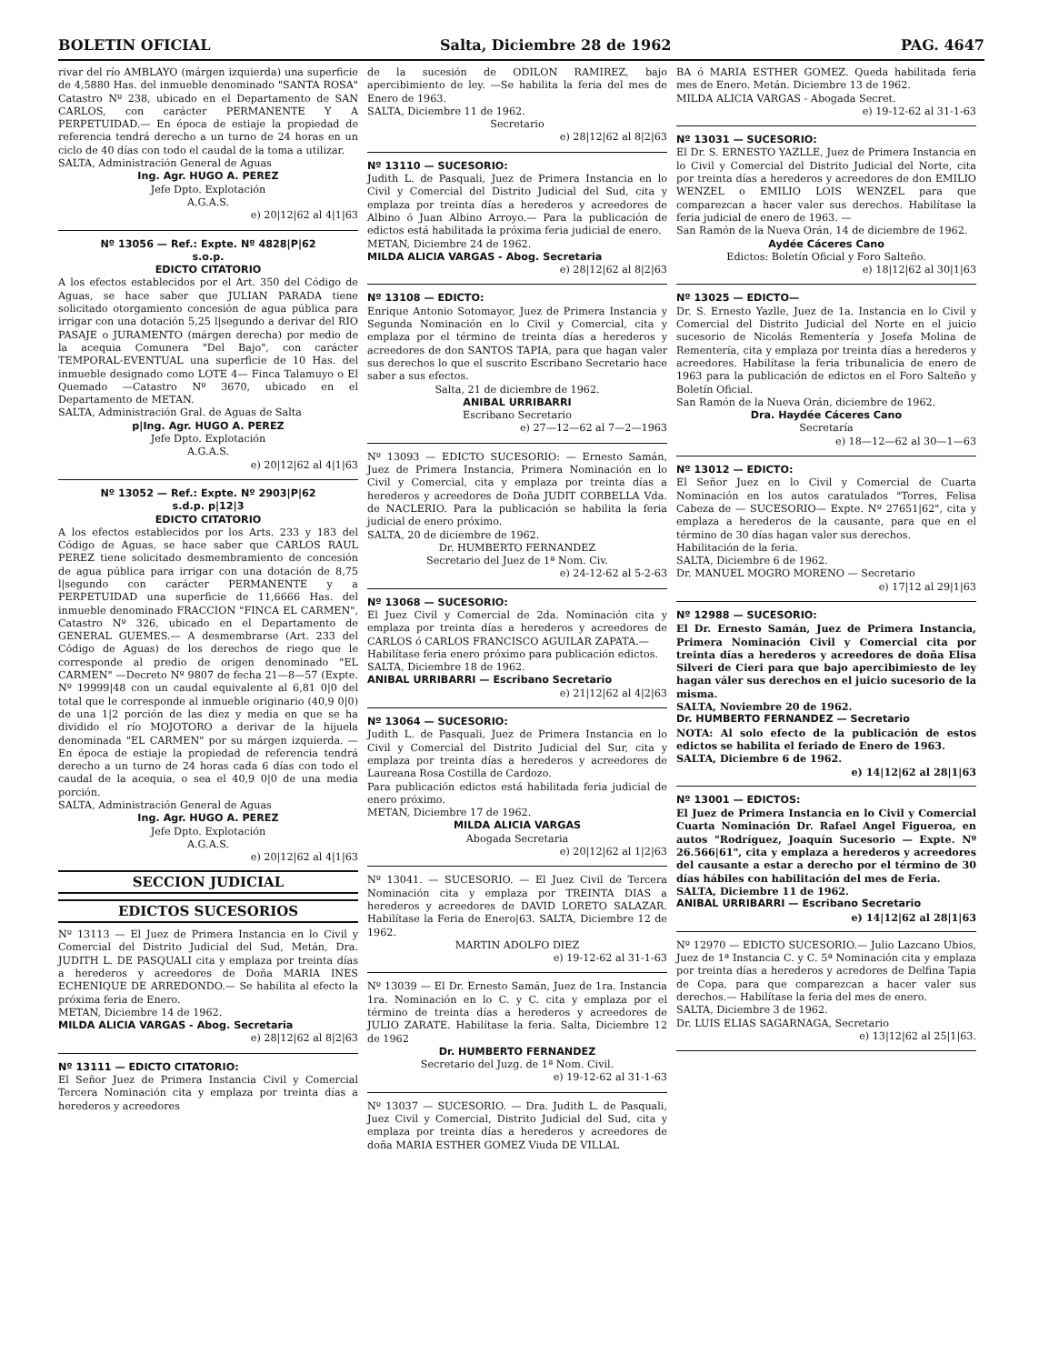BOLETIN OFICIAL Salta, Diciembre 28 de 1962 PAG. 4647
rivar del río AMBLAYO (márgen izquierda) una superficie de 4,5880 Has. del inmueble denominado "SANTA ROSA" Catastro Nº 238, ubicado en el Departamento de SAN CARLOS, con carácter PERMANENTE Y A PERPETUIDAD.— En época de estiaje la propiedad de referencia tendrá derecho a un turno de 24 horas en un ciclo de 40 días con todo el caudal de la toma a utilizar.
SALTA, Administración General de Aguas
Ing. Agr. HUGO A. PEREZ
Jefe Dpto. Explotación
A.G.A.S.
e) 20|12|62 al 4|1|63
Nº 13056 — Ref.: Expte. Nº 4828|P|62
s.o.p.
EDICTO CITATORIO
A los efectos establecidos por el Art. 350 del Código de Aguas, se hace saber que JULIAN PARADA tiene solicitado otorgamiento concesión de agua pública para irrigar con una dotación 5,25 l|segundo a derivar del RIO PASAJE o JURAMENTO (márgen derecha) por medio de la acequia Comunera "Del Bajo", con carácter TEMPORAL-EVENTUAL una superficie de 10 Has. del inmueble designado como LOTE 4— Finca Talamuyo o El Quemado —Catastro Nº 3670, ubicado en el Departamento de METAN.
SALTA, Administración Gral. de Aguas de Salta
p|Ing. Agr. HUGO A. PEREZ
Jefe Dpto. Explotación
A.G.A.S.
e) 20|12|62 al 4|1|63
Nº 13052 — Ref.: Expte. Nº 2903|P|62
s.d.p. p|12|3
EDICTO CITATORIO
A los efectos establecidos por los Arts. 233 y 183 del Código de Aguas, se hace saber que CARLOS RAUL PEREZ tiene solicitado desmembramiento de concesión de agua pública para irrigar con una dotación de 8,75 l|segundo con carácter PERMANENTE y a PERPETUIDAD una superficie de 11,6666 Has. del inmueble denominado FRACCION "FINCA EL CARMEN", Catastro Nº 326, ubicado en el Departamento de GENERAL GUEMES.— A desmembrarse (Art. 233 del Código de Aguas) de los derechos de riego que le corresponde al predio de origen denominado "EL CARMEN" —Decreto Nº 9807 de fecha 21—8—57 (Expte. Nº 19999|48 con un caudal equivalente al 6,81 0|0 del total que le corresponde al inmueble originario (40,9 0|0) de una 1|2 porción de las diez y media en que se ha dividido el río MOJOTORO a derivar de la hijuela denominada "EL CARMEN" por su márgen izquierda. —En época de estiaje la propiedad de referencia tendrá derecho a un turno de 24 horas cada 6 días con todo el caudal de la acequia, o sea el 40,9 0|0 de una media porción.
SALTA, Administración General de Aguas
Ing. Agr. HUGO A. PEREZ
Jefe Dpto. Explotación
A.G.A.S.
e) 20|12|62 al 4|1|63
SECCION JUDICIAL
EDICTOS SUCESORIOS
Nº 13113 — El Juez de Primera Instancia en lo Civil y Comercial del Distrito Judicial del Sud, Metán, Dra. JUDITH L. DE PASQUALI cita y emplaza por treinta días a herederos y acreedores de Doña MARIA INES ECHENIQUE DE ARREDONDO.— Se habilita al efecto la próxima feria de Enero.
METAN, Diciembre 14 de 1962.
MILDA ALICIA VARGAS - Abog. Secretaria
e) 28|12|62 al 8|2|63
Nº 13111 — EDICTO CITATORIO:
El Señor Juez de Primera Instancia Civil y Comercial Tercera Nominación cita y emplaza por treinta días a herederos y acreedores
de la sucesión de ODILON RAMIREZ, bajo apercibimiento de ley. —Se habilita la feria del mes de Enero de 1963.
SALTA, Diciembre 11 de 1962.
Secretario
e) 28|12|62 al 8|2|63
Nº 13110 — SUCESORIO:
Judith L. de Pasquali, Juez de Primera Instancia en lo Civil y Comercial del Distrito Judicial del Sud, cita y emplaza por treinta días a herederos y acreedores de Albino ó Juan Albino Arroyo.— Para la publicación de edictos está habilitada la próxima feria judicial de enero.
METAN, Diciembre 24 de 1962.
MILDA ALICIA VARGAS - Abog. Secretaria
e) 28|12|62 al 8|2|63
Nº 13108 — EDICTO:
Enrique Antonio Sotomayor, Juez de Primera Instancia y Segunda Nominación en lo Civil y Comercial, cita y emplaza por el término de treinta días a herederos y acreedores de don SANTOS TAPIA, para que hagan valer sus derechos lo que el suscrito Escribano Secretario hace saber a sus efectos.
Salta, 21 de diciembre de 1962.
ANIBAL URRIBARRI
Escribano Secretario
e) 27—12—62 al 7—2—1963
Nº 13093 — EDICTO SUCESORIO: — Ernesto Samán, Juez de Primera Instancia, Primera Nominación en lo Civil y Comercial, cita y emplaza por treinta días a herederos y acreedores de Doña JUDIT CORBELLA Vda. de NACLERIO. Para la publicación se habilita la feria judicial de enero próximo.
SALTA, 20 de diciembre de 1962.
Dr. HUMBERTO FERNANDEZ
Secretario del Juez de 1ª Nom. Civ.
e) 24-12-62 al 5-2-63
Nº 13068 — SUCESORIO:
El Juez Civil y Comercial de 2da. Nominación cita y emplaza por treinta días a herederos y acreedores de CARLOS ó CARLOS FRANCISCO AGUILAR ZAPATA.—
Habilítase feria enero próximo para publicación edictos.
SALTA, Diciembre 18 de 1962.
ANIBAL URRIBARRI — Escribano Secretario
e) 21|12|62 al 4|2|63
Nº 13064 — SUCESORIO:
Judith L. de Pasquali, Juez de Primera Instancia en lo Civil y Comercial del Distrito Judicial del Sur, cita y emplaza por treinta días a herederos y acreedores de Laureana Rosa Costilla de Cardozo.
Para publicación edictos está habilitada feria judicial de enero próximo.
METAN, Diciembre 17 de 1962.
MILDA ALICIA VARGAS
Abogada Secretaria
e) 20|12|62 al 1|2|63
Nº 13041. — SUCESORIO. — El Juez Civil de Tercera Nominación cita y emplaza por TREINTA DIAS a herederos y acreedores de DAVID LORETO SALAZAR. Habilítase la Feria de Enero|63. SALTA, Diciembre 12 de 1962.
MARTIN ADOLFO DIEZ
e) 19-12-62 al 31-1-63
Nº 13039 — El Dr. Ernesto Samán, Juez de 1ra. Instancia 1ra. Nominación en lo C. y C. cita y emplaza por el término de treinta días a herederos y acreedores de JULIO ZARATE. Habilítase la feria. Salta, Diciembre 12 de 1962
Dr. HUMBERTO FERNANDEZ
Secretario del Juzg. de 1ª Nom. Civil.
e) 19-12-62 al 31-1-63
Nº 13037 — SUCESORIO. — Dra. Judith L. de Pasquali, Juez Civil y Comercial, Distrito Judicial del Sud, cita y emplaza por treinta días a herederos y acreedores de doña MARIA ESTHER GOMEZ Viuda DE VILLAL
BA ó MARIA ESTHER GOMEZ. Queda habilitada feria mes de Enero. Metán. Diciembre 13 de 1962.
MILDA ALICIA VARGAS - Abogada Secret.
e) 19-12-62 al 31-1-63
Nº 13031 — SUCESORIO:
El Dr. S. ERNESTO YAZLLE, Juez de Primera Instancia en lo Civil y Comercial del Distrito Judicial del Norte, cita por treinta días a herederos y acreedores de don EMILIO WENZEL o EMILIO LOIS WENZEL para que comparezcan a hacer valer sus derechos. Habilítase la feria judicial de enero de 1963. —
San Ramón de la Nueva Orán, 14 de diciembre de 1962.
Aydée Cáceres Cano
Edictos: Boletín Oficial y Foro Salteño.
e) 18|12|62 al 30|1|63
Nº 13025 — EDICTO—
Dr. S. Ernesto Yazlle, Juez de 1a. Instancia en lo Civil y Comercial del Distrito Judicial del Norte en el juicio sucesorio de Nicolás Rementería y Josefa Molina de Rementería, cita y emplaza por treinta días a herederos y acreedores. Habilítase la feria tribunalicia de enero de 1963 para la publicación de edictos en el Foro Salteño y Boletín Oficial.
San Ramón de la Nueva Orán, diciembre de 1962.
Dra. Haydée Cáceres Cano
Secretaría
e) 18—12—62 al 30—1—63
Nº 13012 — EDICTO:
El Señor Juez en lo Civil y Comercial de Cuarta Nominación en los autos caratulados "Torres, Felisa Cabeza de — SUCESORIO— Expte. Nº 27651|62", cita y emplaza a herederos de la causante, para que en el término de 30 días hagan valer sus derechos.
Habilitación de la feria.
SALTA, Diciembre 6 de 1962.
Dr. MANUEL MOGRO MORENO — Secretario
e) 17|12 al 29|1|63
Nº 12988 — SUCESORIO:
El Dr. Ernesto Samán, Juez de Primera Instancia, Primera Nominación Civil y Comercial cita por treinta días a herederos y acreedores de doña Elisa Silveri de Cieri para que bajo apercibimiesto de ley hagan váler sus derechos en el juicio sucesorio de la misma.
SALTA, Noviembre 20 de 1962.
Dr. HUMBERTO FERNANDEZ — Secretario
NOTA: Al solo efecto de la publicación de estos edictos se habilita el feriado de Enero de 1963.
SALTA, Diciembre 6 de 1962.
e) 14|12|62 al 28|1|63
Nº 13001 — EDICTOS:
El Juez de Primera Instancia en lo Civil y Comercial Cuarta Nominación Dr. Rafael Angel Figueroa, en autos "Rodríguez, Joaquín Sucesorio — Expte. Nº 26.566|61", cita y emplaza a herederos y acreedores del causante a estar a derecho por el término de 30 días hábiles con habilitación del mes de Feria.
SALTA, Diciembre 11 de 1962.
ANIBAL URRIBARRI — Escribano Secretario
e) 14|12|62 al 28|1|63
Nº 12970 — EDICTO SUCESORIO.— Julio Lazcano Ubios, Juez de 1ª Instancia C. y C. 5ª Nominación cita y emplaza por treinta días a herederos y acredores de Delfina Tapia de Copa, para que comparezcan a hacer valer sus derechos.— Habilítase la feria del mes de enero.
SALTA, Diciembre 3 de 1962.
Dr. LUIS ELIAS SAGARNAGA, Secretario
e) 13|12|62 al 25|1|63.